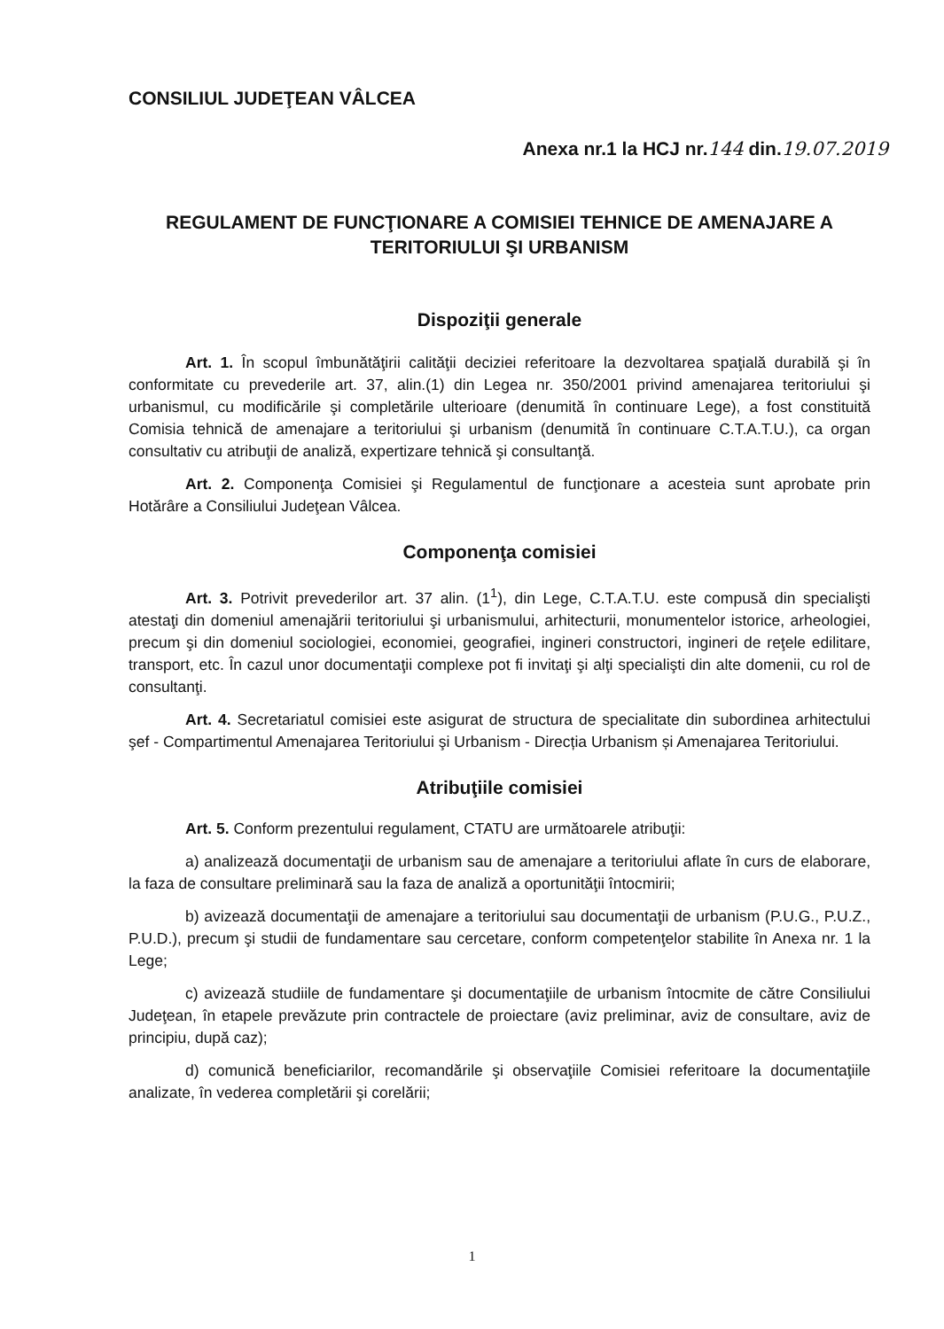CONSILIUL JUDEŢEAN VÂLCEA
Anexa nr.1 la HCJ nr.144 din.19.07.2019
REGULAMENT DE FUNCŢIONARE A COMISIEI TEHNICE DE AMENAJARE A TERITORIULUI ŞI URBANISM
Dispoziţii generale
Art. 1. În scopul îmbunătăţirii calităţii deciziei referitoare la dezvoltarea spaţială durabilă şi în conformitate cu prevederile art. 37, alin.(1) din Legea nr. 350/2001 privind amenajarea teritoriului şi urbanismul, cu modificările şi completările ulterioare (denumită în continuare Lege), a fost constituită Comisia tehnică de amenajare a teritoriului şi urbanism (denumită în continuare C.T.A.T.U.), ca organ consultativ cu atribuţii de analiză, expertizare tehnică şi consultanţă.
Art. 2. Componenţa Comisiei şi Regulamentul de funcţionare a acesteia sunt aprobate prin Hotărâre a Consiliului Judeţean Vâlcea.
Componenţa comisiei
Art. 3. Potrivit prevederilor art. 37 alin. (1<sup>1</sup>), din Lege, C.T.A.T.U. este compusă din specialişti atestaţi din domeniul amenajării teritoriului şi urbanismului, arhitecturii, monumentelor istorice, arheologiei, precum şi din domeniul sociologiei, economiei, geografiei, ingineri constructori, ingineri de reţele edilitare, transport, etc. În cazul unor documentaţii complexe pot fi invitaţi şi alţi specialişti din alte domenii, cu rol de consultanţi.
Art. 4. Secretariatul comisiei este asigurat de structura de specialitate din subordinea arhitectului şef - Compartimentul Amenajarea Teritoriului şi Urbanism - Direcția Urbanism și Amenajarea Teritoriului.
Atribuţiile comisiei
Art. 5. Conform prezentului regulament, CTATU are următoarele atribuţii:
a) analizează documentaţii de urbanism sau de amenajare a teritoriului aflate în curs de elaborare, la faza de consultare preliminară sau la faza de analiză a oportunităţii întocmirii;
b) avizează documentaţii de amenajare a teritoriului sau documentaţii de urbanism (P.U.G., P.U.Z., P.U.D.), precum şi studii de fundamentare sau cercetare, conform competenţelor stabilite în Anexa nr. 1 la Lege;
c) avizează studiile de fundamentare şi documentaţiile de urbanism întocmite de către Consiliului Judeţean, în etapele prevăzute prin contractele de proiectare (aviz preliminar, aviz de consultare, aviz de principiu, după caz);
d) comunică beneficiarilor, recomandările şi observaţiile Comisiei referitoare la documentaţiile analizate, în vederea completării şi corelării;
1